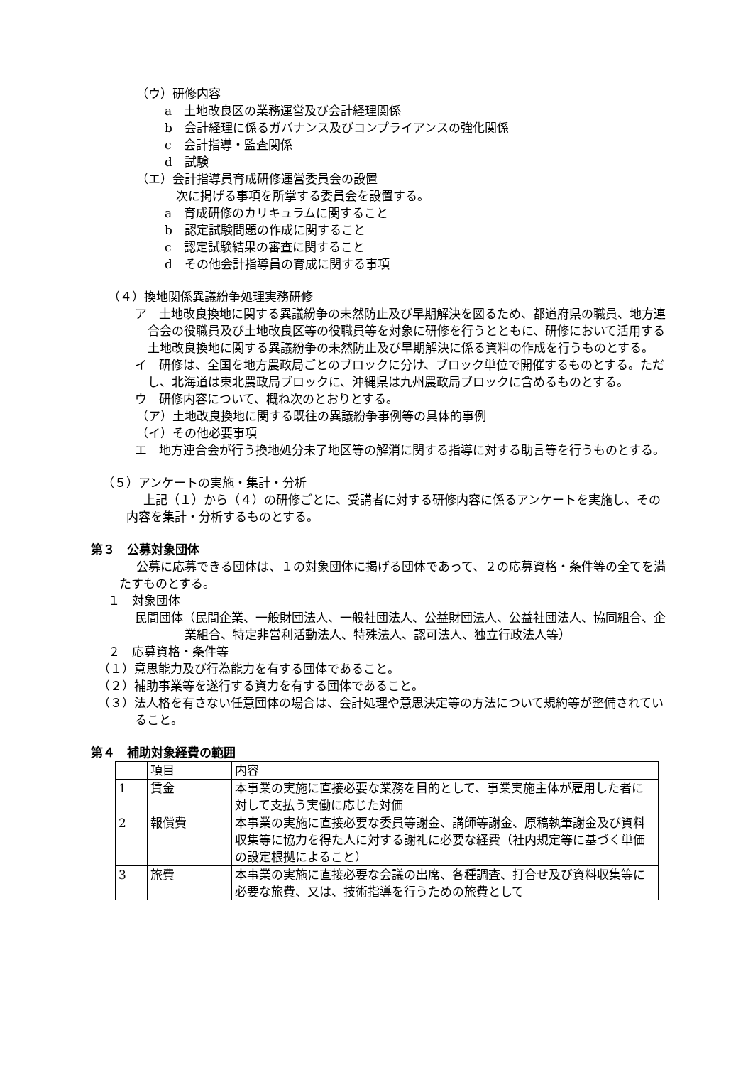（ウ）研修内容
a　土地改良区の業務運営及び会計経理関係
b　会計経理に係るガバナンス及びコンプライアンスの強化関係
c　会計指導・監査関係
d　試験
（エ）会計指導員育成研修運営委員会の設置
次に掲げる事項を所掌する委員会を設置する。
a　育成研修のカリキュラムに関すること
b　認定試験問題の作成に関すること
c　認定試験結果の審査に関すること
d　その他会計指導員の育成に関する事項
（４）換地関係異議紛争処理実務研修
ア　土地改良換地に関する異議紛争の未然防止及び早期解決を図るため、都道府県の職員、地方連合会の役職員及び土地改良区等の役職員等を対象に研修を行うとともに、研修において活用する土地改良換地に関する異議紛争の未然防止及び早期解決に係る資料の作成を行うものとする。
イ　研修は、全国を地方農政局ごとのブロックに分け、ブロック単位で開催するものとする。ただし、北海道は東北農政局ブロックに、沖縄県は九州農政局ブロックに含めるものとする。
ウ　研修内容について、概ね次のとおりとする。
（ア）土地改良換地に関する既往の異議紛争事例等の具体的事例
（イ）その他必要事項
エ　地方連合会が行う換地処分未了地区等の解消に関する指導に対する助言等を行うものとする。
（５）アンケートの実施・集計・分析
上記（１）から（４）の研修ごとに、受講者に対する研修内容に係るアンケートを実施し、その内容を集計・分析するものとする。
第３　公募対象団体
公募に応募できる団体は、１の対象団体に掲げる団体であって、２の応募資格・条件等の全てを満たすものとする。
１　対象団体
民間団体（民間企業、一般財団法人、一般社団法人、公益財団法人、公益社団法人、協同組合、企業組合、特定非営利活動法人、特殊法人、認可法人、独立行政法人等）
２　応募資格・条件等
（１）意思能力及び行為能力を有する団体であること。
（２）補助事業等を遂行する資力を有する団体であること。
（３）法人格を有さない任意団体の場合は、会計処理や意思決定等の方法について規約等が整備されていること。
第４　補助対象経費の範囲
| | 項目 | 内容 |
| 1 | 賃金 | 本事業の実施に直接必要な業務を目的として、事業実施主体が雇用した者に対して支払う実働に応じた対価 |
| 2 | 報償費 | 本事業の実施に直接必要な委員等謝金、講師等謝金、原稿執筆謝金及び資料収集等に協力を得た人に対する謝礼に必要な経費（社内規定等に基づく単価の設定根拠によること） |
| 3 | 旅費 | 本事業の実施に直接必要な会議の出席、各種調査、打合せ及び資料収集等に必要な旅費、又は、技術指導を行うための旅費として |